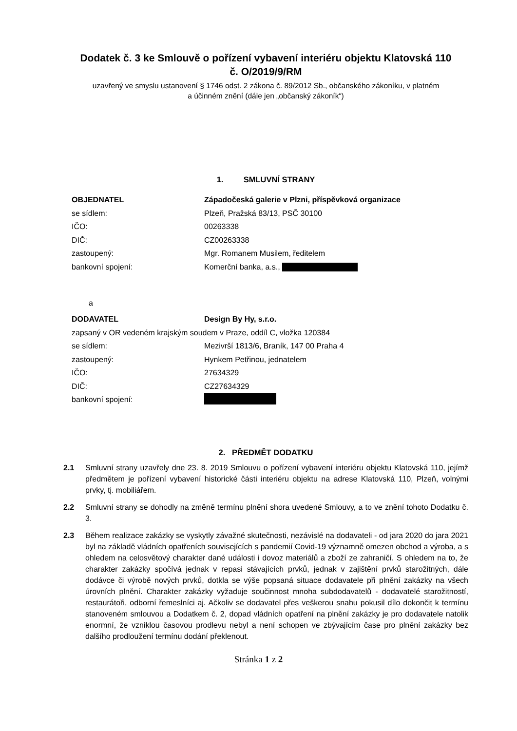Dodatek č. 3 ke Smlouvě o pořízení vybavení interiéru objektu Klatovská 110
č. O/2019/9/RM
uzavřený ve smyslu ustanovení § 1746 odst. 2 zákona č. 89/2012 Sb., občanského zákoníku, v platném
a účinném znění (dále jen „občanský zákoník“)
1. SMLUVNÍ STRANY
OBJEDNATEL Západočeská galerie v Plzni, příspěvková organizace
se sídlem: Plzeň, Pražská 83/13, PSČ 30100
IČO: 00263338
DIČ: CZ00263338
zastoupený: Mgr. Romanem Musilem, ředitelem
bankovní spojení: Komerční banka, a.s.,
a
DODAVATEL Design By Hy, s.r.o.
zapsaný v OR vedeném krajským soudem v Praze, oddíl C, vložka 120384
se sídlem: Mezivrší 1813/6, Braník, 147 00 Praha 4
zastoupený: Hynkem Petřinou, jednatelem
IČO: 27634329
DIČ: CZ27634329
bankovní spojení:
2. PŘEDMĚT DODATKU
2.1 Smluvní strany uzavřely dne 23. 8. 2019 Smlouvu o pořízení vybavení interiéru objektu Klatovská 110, jejímž předmětem je pořízení vybavení historické části interiéru objektu na adrese Klatovská 110, Plzeň, volnými prvky, tj. mobiliářem.
2.2 Smluvní strany se dohodly na změně termínu plnění shora uvedené Smlouvy, a to ve znění tohoto Dodatku č. 3.
2.3 Během realizace zakázky se vyskytly závažné skutečnosti, nezávislé na dodavateli - od jara 2020 do jara 2021 byl na základě vládních opatřeních souvisejících s pandemií Covid-19 významně omezen obchod a výroba, a s ohledem na celosvětový charakter dané události i dovoz materiálů a zboží ze zahraničí. S ohledem na to, že charakter zakázky spočívá jednak v repasi stávajících prvků, jednak v zajištění prvků starožitných, dále dodávce či výrobě nových prvků, dotkla se výše popsaná situace dodavatele při plnění zakázky na všech úrovních plnění. Charakter zakázky vyžaduje součinnost mnoha subdodavatelů - dodavatelé starožitností, restaurátoři, odborní řemeslníci aj. Ačkoliv se dodavatel přes veškerou snahu pokusil dílo dokončit k termínu stanoveném smlouvou a Dodatkem č. 2, dopad vládních opatření na plnění zakázky je pro dodavatele natolik enormní, že vzniklou časovou prodlevu nebyl a není schopen ve zbývajícím čase pro plnění zakázky bez dalšího prodloužení termínu dodání překlenout.
Stránka 1 z 2